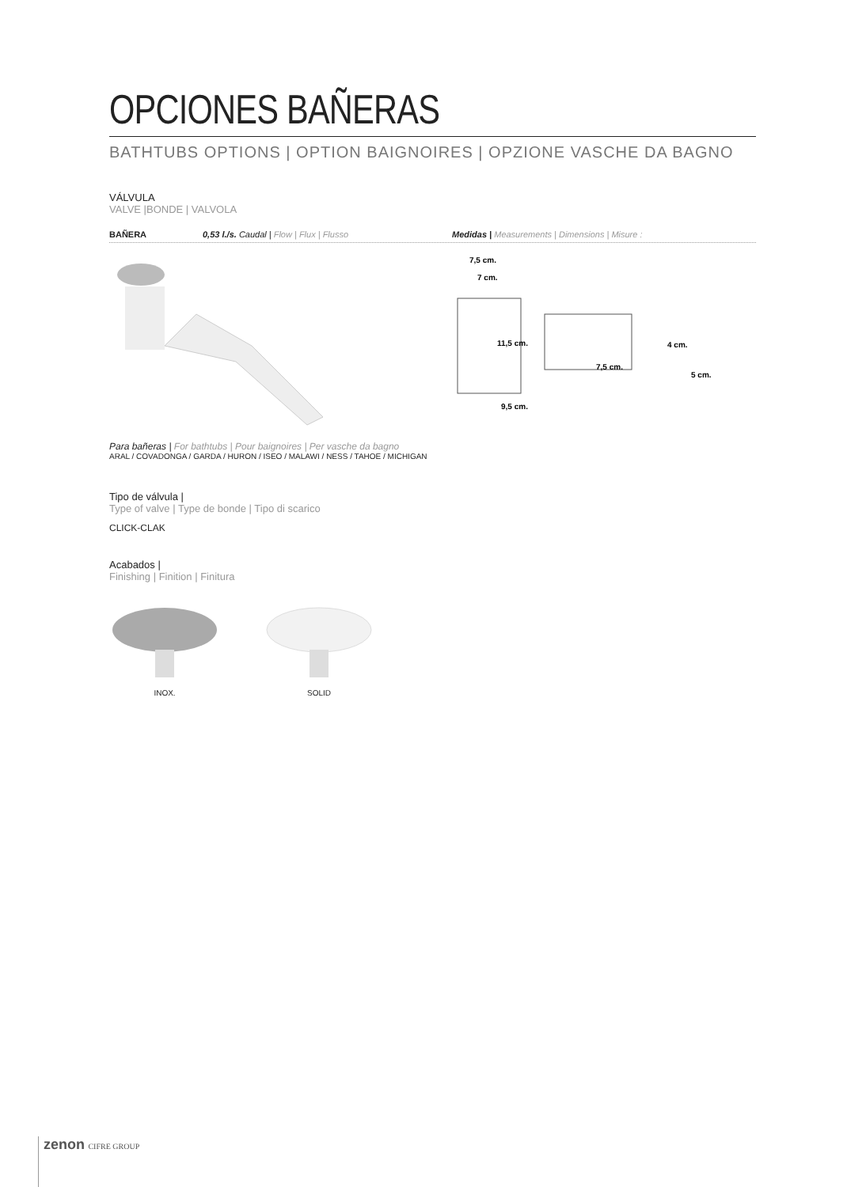OPCIONES BAÑERAS
BATHTUBS OPTIONS | OPTION BAIGNOIRES | OPZIONE VASCHE DA BAGNO
VÁLVULA
VALVE |BONDE | VALVOLA
BAÑERA 0,53 l./s. Caudal | Flow | Flux | Flusso Medidas | Measurements | Dimensions | Misure :
7,5 cm.
7 cm.
11,5 cm.
7,5 cm.
4 cm.
5 cm.
9,5 cm.
Para bañeras | For bathtubs | Pour baignoires | Per vasche da bagno
ARAL / COVADONGA / GARDA / HURON / ISEO / MALAWI / NESS / TAHOE / MICHIGAN
Tipo de válvula |
Type of valve | Type de bonde | Tipo di scarico
CLICK-CLAK
Acabados |
Finishing | Finition | Finitura
INOX. SOLID
zenon CIFRE GROUP